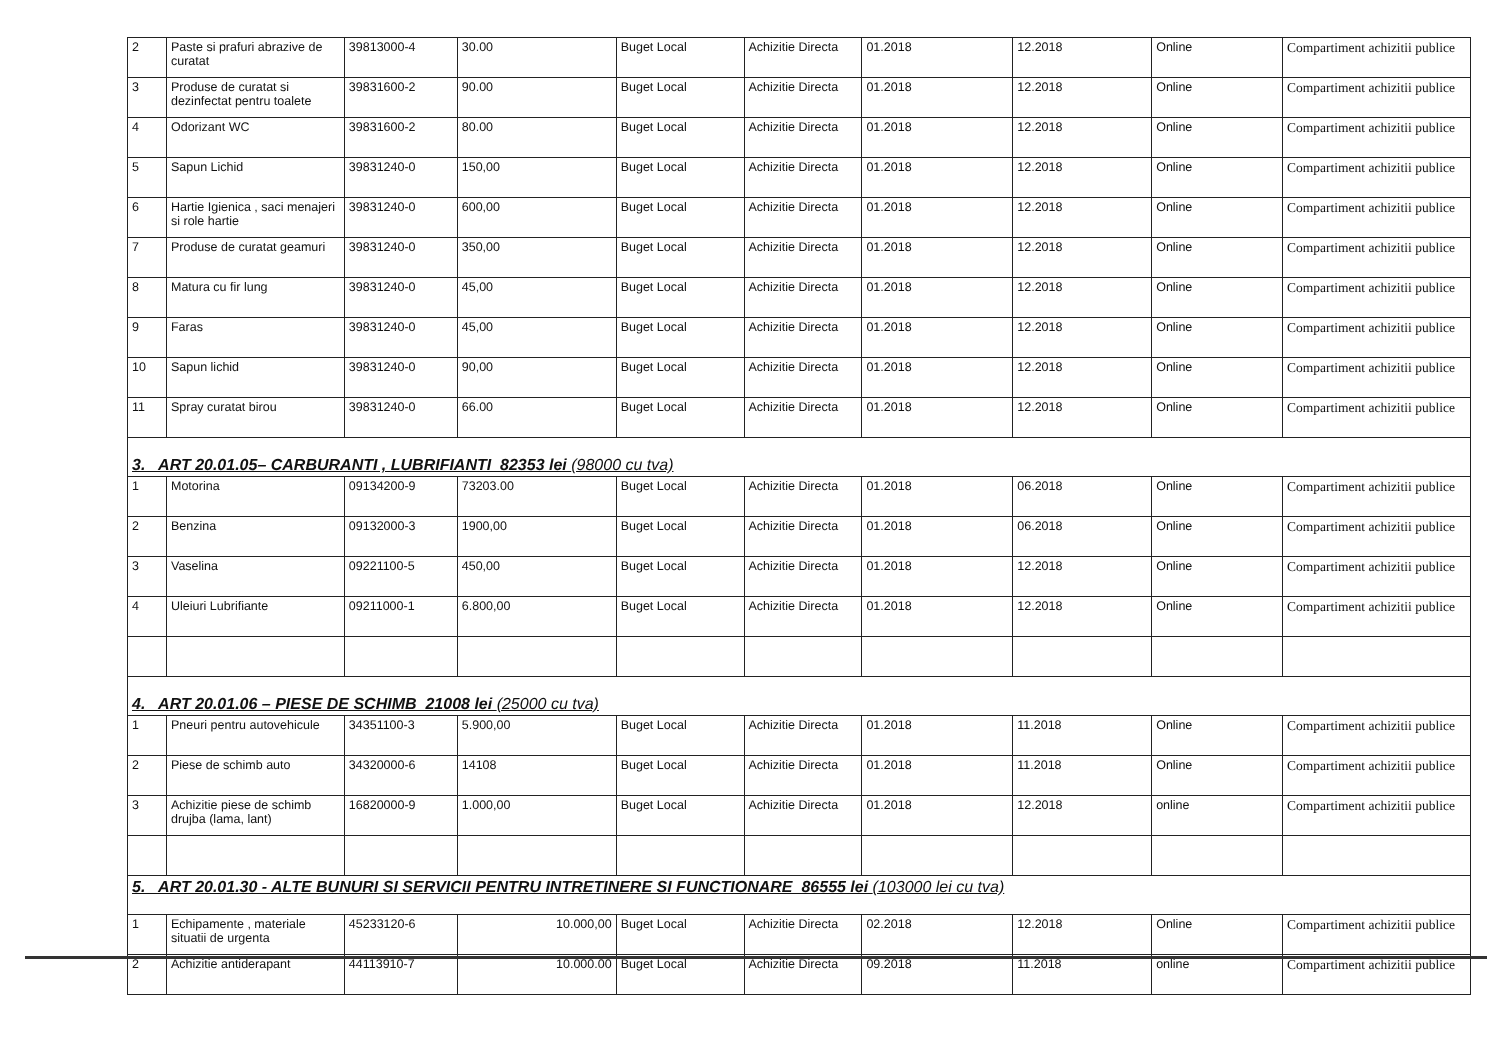| 2 | Paste si prafuri abrazive de curatat | 39813000-4 | 30.00 | Buget Local | Achizitie Directa | 01.2018 | 12.2018 | Online | Compartiment achizitii publice |
| 3 | Produse de curatat si dezinfectat pentru toalete | 39831600-2 | 90.00 | Buget Local | Achizitie Directa | 01.2018 | 12.2018 | Online | Compartiment achizitii publice |
| 4 | Odorizant WC | 39831600-2 | 80.00 | Buget Local | Achizitie Directa | 01.2018 | 12.2018 | Online | Compartiment achizitii publice |
| 5 | Sapun Lichid | 39831240-0 | 150,00 | Buget Local | Achizitie Directa | 01.2018 | 12.2018 | Online | Compartiment achizitii publice |
| 6 | Hartie Igienica , saci menajeri si role hartie | 39831240-0 | 600,00 | Buget Local | Achizitie Directa | 01.2018 | 12.2018 | Online | Compartiment achizitii publice |
| 7 | Produse de curatat geamuri | 39831240-0 | 350,00 | Buget Local | Achizitie Directa | 01.2018 | 12.2018 | Online | Compartiment achizitii publice |
| 8 | Matura cu fir lung | 39831240-0 | 45,00 | Buget Local | Achizitie Directa | 01.2018 | 12.2018 | Online | Compartiment achizitii publice |
| 9 | Faras | 39831240-0 | 45,00 | Buget Local | Achizitie Directa | 01.2018 | 12.2018 | Online | Compartiment achizitii publice |
| 10 | Sapun lichid | 39831240-0 | 90,00 | Buget Local | Achizitie Directa | 01.2018 | 12.2018 | Online | Compartiment achizitii publice |
| 11 | Spray curatat birou | 39831240-0 | 66.00 | Buget Local | Achizitie Directa | 01.2018 | 12.2018 | Online | Compartiment achizitii publice |
| 3. ART 20.01.05– CARBURANTI , LUBRIFIANTI 82353 lei (98000 cu tva) | | | | | | | | | |
| 1 | Motorina | 09134200-9 | 73203.00 | Buget Local | Achizitie Directa | 01.2018 | 06.2018 | Online | Compartiment achizitii publice |
| 2 | Benzina | 09132000-3 | 1900,00 | Buget Local | Achizitie Directa | 01.2018 | 06.2018 | Online | Compartiment achizitii publice |
| 3 | Vaselina | 09221100-5 | 450,00 | Buget Local | Achizitie Directa | 01.2018 | 12.2018 | Online | Compartiment achizitii publice |
| 4 | Uleiuri Lubrifiante | 09211000-1 | 6.800,00 | Buget Local | Achizitie Directa | 01.2018 | 12.2018 | Online | Compartiment achizitii publice |
| 4. ART 20.01.06 – PIESE DE SCHIMB 21008 lei (25000 cu tva) | | | | | | | | | |
| 1 | Pneuri pentru autovehicule | 34351100-3 | 5.900,00 | Buget Local | Achizitie Directa | 01.2018 | 11.2018 | Online | Compartiment achizitii publice |
| 2 | Piese de schimb auto | 34320000-6 | 14108 | Buget Local | Achizitie Directa | 01.2018 | 11.2018 | Online | Compartiment achizitii publice |
| 3 | Achizitie piese de schimb drujba (lama, lant) | 16820000-9 | 1.000,00 | Buget Local | Achizitie Directa | 01.2018 | 12.2018 | online | Compartiment achizitii publice |
| 5. ART 20.01.30 - ALTE BUNURI SI SERVICII PENTRU INTRETINERE SI FUNCTIONARE 86555 lei (103000 lei cu tva) | | | | | | | | | |
| 1 | Echipamente , materiale situatii de urgenta | 45233120-6 | 10.000,00 | Buget Local | Achizitie Directa | 02.2018 | 12.2018 | Online | Compartiment achizitii publice |
| 2 | Achizitie antiderapant | 44113910-7 | 10.000.00 | Buget Local | Achizitie Directa | 09.2018 | 11.2018 | online | Compartiment achizitii publice |